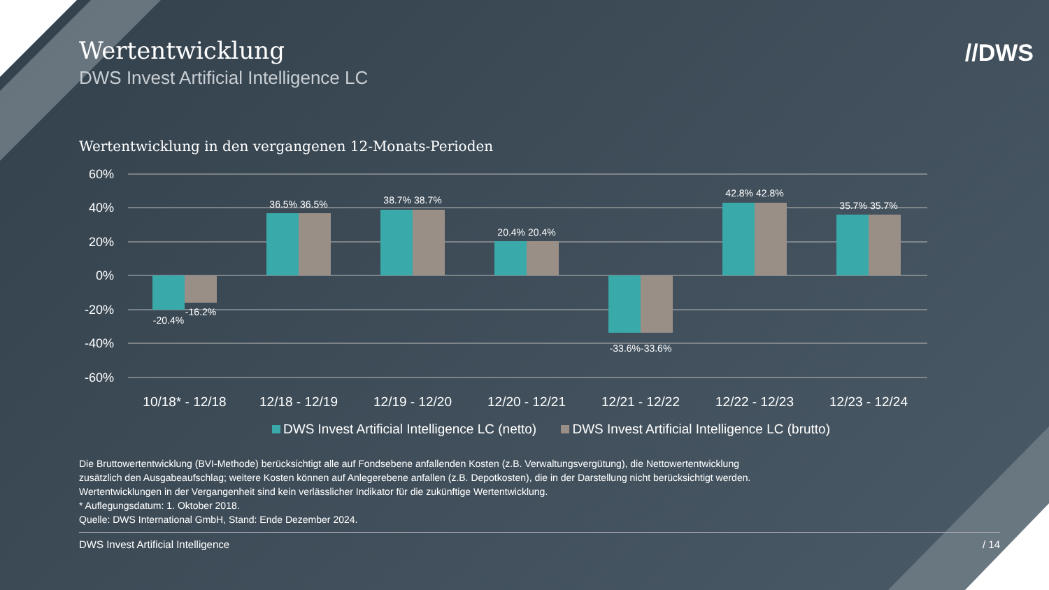Wertentwicklung
DWS Invest Artificial Intelligence LC
//DWS
Wertentwicklung in den vergangenen 12-Monats-Perioden
60%
40%
20%
0%
-20%
-40%
-60%
-20.4%
-16.2%
36.5% 36.5%
38.7% 38.7%
20.4% 20.4%
-33.6%-33.6%
42.8% 42.8%
35.7% 35.7%
10/18* - 12/18
12/18 - 12/19
12/19 - 12/20
12/20 - 12/21
12/21 - 12/22
12/22 - 12/23
12/23 - 12/24
DWS Invest Artificial Intelligence LC (netto) DWS Invest Artificial Intelligence LC (brutto)
Die Bruttowertentwicklung (BVI-Methode) berücksichtigt alle auf Fondsebene anfallenden Kosten (z.B. Verwaltungsvergütung), die Nettowertentwicklung
zusätzlich den Ausgabeaufschlag; weitere Kosten können auf Anlegerebene anfallen (z.B. Depotkosten), die in der Darstellung nicht berücksichtigt werden.
Wertentwicklungen in der Vergangenheit sind kein verlässlicher Indikator für die zukünftige Wertentwicklung.
* Auflegungsdatum: 1. Oktober 2018.
Quelle: DWS International GmbH, Stand: Ende Dezember 2024.
DWS Invest Artificial Intelligence / 14